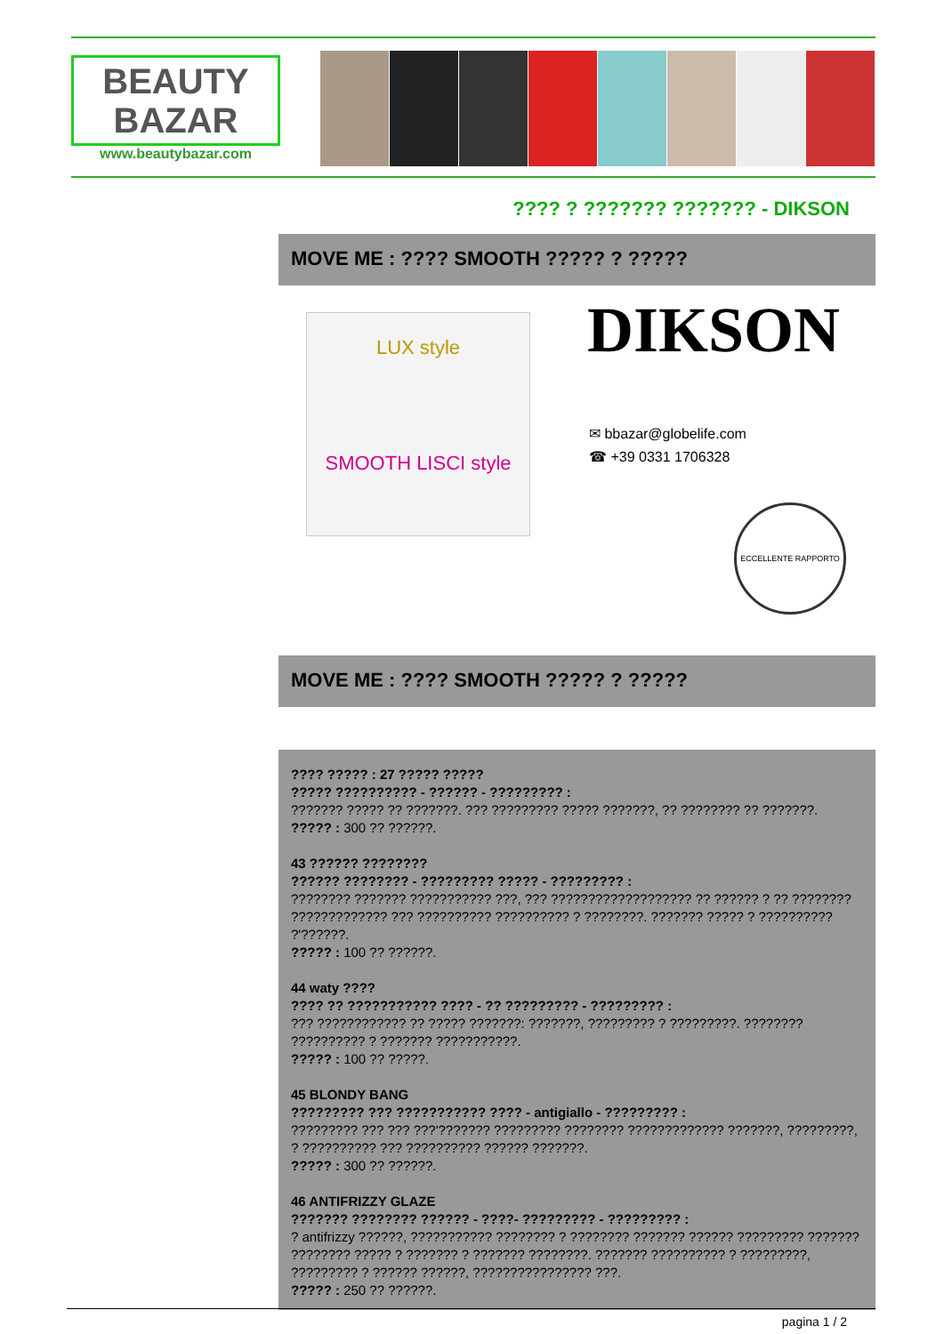BEAUTY BAZAR
www.beautybazar.com
???? ? ??????? ??????? - DIKSON
MOVE ME : ???? SMOOTH ????? ? ?????
LUX style
SMOOTH LISCI style
DIKSON
✉ bbazar@globelife.com
☎ +39 0331 1706328
ECCELLENTE RAPPORTO
MOVE ME : ???? SMOOTH ????? ? ?????
???? ????? : 27 ????? ?????
????? ?????????? - ?????? - ????????? :
??????? ????? ?? ???????. ??? ????????? ????? ???????, ?? ???????? ?? ???????.
????? : 300 ?? ??????.
43 ?????? ????????
?????? ???????? - ????????? ????? - ????????? :
???????? ??????? ??????????? ???, ??? ??????????????????? ?? ?????? ? ?? ???????? ????????????? ??? ?????????? ?????????? ? ????????. ??????? ????? ? ?????????? ?'??????.
????? : 100 ?? ??????.
44 waty ????
???? ?? ??????????? ???? - ?? ????????? - ????????? :
??? ???????????? ?? ????? ???????: ???????, ????????? ? ?????????. ???????? ?????????? ? ??????? ???????????.
????? : 100 ?? ?????.
45 BLONDY BANG
????????? ??? ??????????? ???? - antigiallo - ????????? :
????????? ??? ??? ???'??????? ????????? ???????? ????????????? ???????, ?????????, ? ?????????? ??? ?????????? ?????? ???????.
????? : 300 ?? ??????.
46 ANTIFRIZZY GLAZE
??????? ???????? ?????? - ????- ????????? - ????????? :
? antifrizzy ??????, ??????????? ???????? ? ???????? ??????? ?????? ????????? ??????? ???????? ????? ? ??????? ? ??????? ????????. ??????? ?????????? ? ?????????, ????????? ? ?????? ??????, ???????????????? ???.
????? : 250 ?? ??????.
pagina 1 / 2